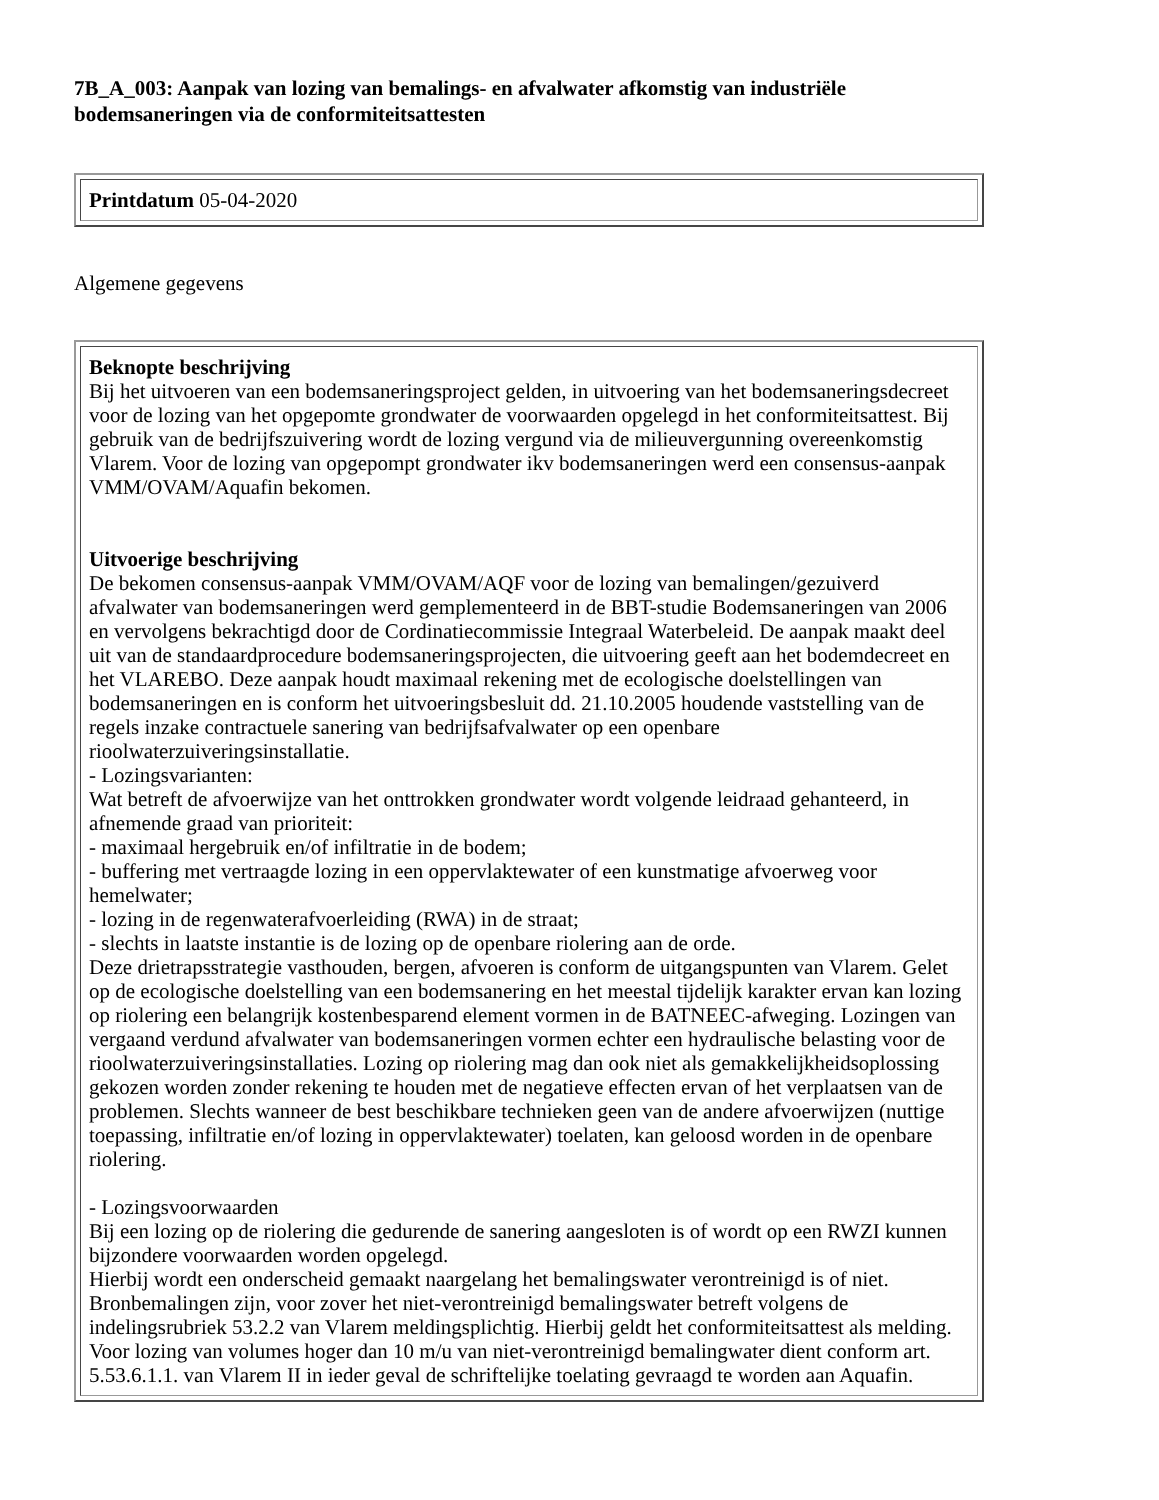7B_A_003: Aanpak van lozing van bemalings- en afvalwater afkomstig van industriële bodemsaneringen via de conformiteitsattesten
| Printdatum 05-04-2020 |
Algemene gegevens
| Beknopte beschrijving Bij het uitvoeren van een bodemsaneringsproject gelden, in uitvoering van het bodemsaneringsdecreet voor de lozing van het opgepomte grondwater de voorwaarden opgelegd in het conformiteitsattest. Bij gebruik van de bedrijfszuivering wordt de lozing vergund via de milieuvergunning overeenkomstig Vlarem. Voor de lozing van opgepompt grondwater ikv bodemsaneringen werd een consensus-aanpak VMM/OVAM/Aquafin bekomen. Uitvoerige beschrijving De bekomen consensus-aanpak VMM/OVAM/AQF voor de lozing van bemalingen/gezuiverd afvalwater van bodemsaneringen werd gemplementeerd in de BBT-studie Bodemsaneringen van 2006 en vervolgens bekrachtigd door de Cordinatiecommissie Integraal Waterbeleid. De aanpak maakt deel uit van de standaardprocedure bodemsaneringsprojecten, die uitvoering geeft aan het bodemdecreet en het VLAREBO. Deze aanpak houdt maximaal rekening met de ecologische doelstellingen van bodemsaneringen en is conform het uitvoeringsbesluit dd. 21.10.2005 houdende vaststelling van de regels inzake contractuele sanering van bedrijfsafvalwater op een openbare rioolwaterzuiveringsinstallatie. - Lozingsvarianten: Wat betreft de afvoerwijze van het onttrokken grondwater wordt volgende leidraad gehanteerd, in afnemende graad van prioriteit: - maximaal hergebruik en/of infiltratie in de bodem; - buffering met vertraagde lozing in een oppervlaktewater of een kunstmatige afvoerweg voor hemelwater; - lozing in de regenwaterafvoerleiding (RWA) in de straat; - slechts in laatste instantie is de lozing op de openbare riolering aan de orde. Deze drietrapsstrategie vasthouden, bergen, afvoeren is conform de uitgangspunten van Vlarem. Gelet op de ecologische doelstelling van een bodemsanering en het meestal tijdelijk karakter ervan kan lozing op riolering een belangrijk kostenbesparend element vormen in de BATNEEC-afweging. Lozingen van vergaand verdund afvalwater van bodemsaneringen vormen echter een hydraulische belasting voor de rioolwaterzuiveringsinstallaties. Lozing op riolering mag dan ook niet als gemakkelijkheidsoplossing gekozen worden zonder rekening te houden met de negatieve effecten ervan of het verplaatsen van de problemen. Slechts wanneer de best beschikbare technieken geen van de andere afvoerwijzen (nuttige toepassing, infiltratie en/of lozing in oppervlaktewater) toelaten, kan geloosd worden in de openbare riolering. - Lozingsvoorwaarden Bij een lozing op de riolering die gedurende de sanering aangesloten is of wordt op een RWZI kunnen bijzondere voorwaarden worden opgelegd. Hierbij wordt een onderscheid gemaakt naargelang het bemalingswater verontreinigd is of niet. Bronbemalingen zijn, voor zover het niet-verontreinigd bemalingswater betreft volgens de indelingsrubriek 53.2.2 van Vlarem meldingsplichtig. Hierbij geldt het conformiteitsattest als melding. Voor lozing van volumes hoger dan 10 m/u van niet-verontreinigd bemalingwater dient conform art. 5.53.6.1.1. van Vlarem II in ieder geval de schriftelijke toelating gevraagd te worden aan Aquafin. |